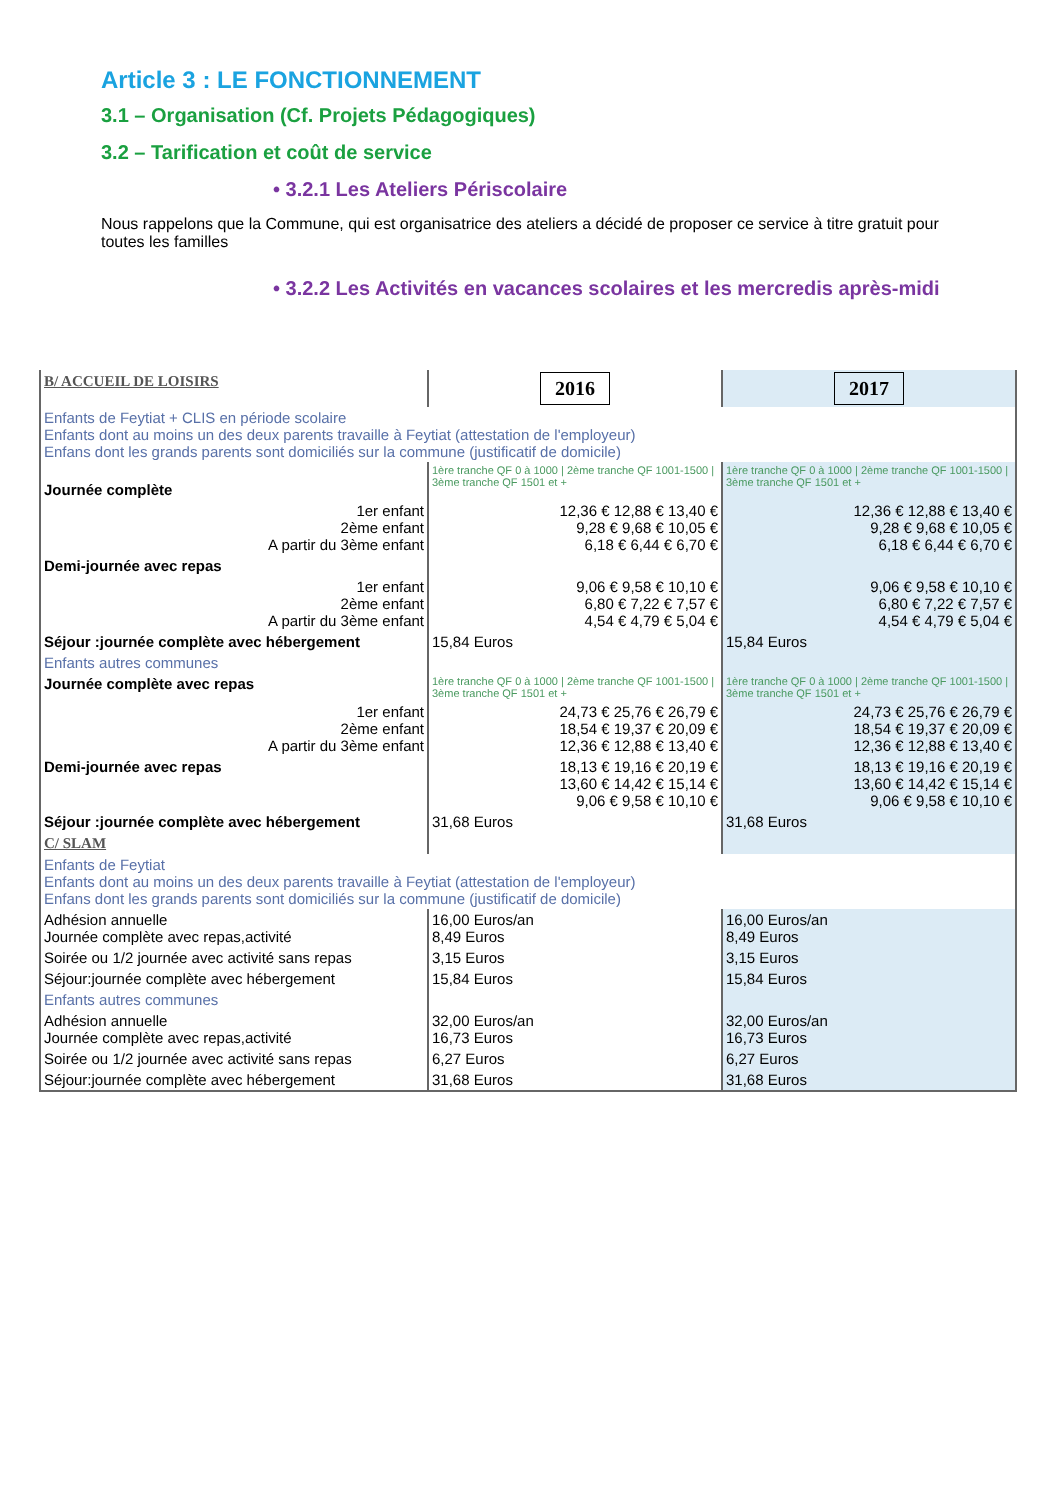Article 3 : LE FONCTIONNEMENT
3.1 – Organisation (Cf. Projets Pédagogiques)
3.2 – Tarification et coût de service
• 3.2.1 Les Ateliers Périscolaire
Nous rappelons que la Commune, qui est organisatrice des ateliers a décidé de proposer ce service à titre gratuit pour toutes les familles
• 3.2.2 Les Activités en vacances scolaires et les mercredis après-midi
| B/ ACCUEIL DE LOISIRS | 2016 | 2017 |
| Enfants de Feytiat + CLIS en période scolaire Enfants dont au moins un des deux parents travaille à Feytiat (attestation de l'employeur) Enfans dont les grands parents sont domiciliés sur la commune (justificatif de domicile) | | |
| Journée complète | 1ère tranche QF 0 à 1000 / 2ème tranche QF 1001-1500 / 3ème tranche QF 1501 et + | 1ère tranche QF 0 à 1000 / 2ème tranche QF 1001-1500 / 3ème tranche QF 1501 et + |
| 1er enfant 2ème enfant A partir du 3ème enfant | 12,36 € 12,88 € 13,40 € 9,28 € 9,68 € 10,05 € 6,18 € 6,44 € 6,70 € | 12,36 € 12,88 € 13,40 € 9,28 € 9,68 € 10,05 € 6,18 € 6,44 € 6,70 € |
| Demi-journée avec repas | | |
| 1er enfant 2ème enfant A partir du 3ème enfant | 9,06 € 9,58 € 10,10 € 6,80 € 7,22 € 7,57 € 4,54 € 4,79 € 5,04 € | 9,06 € 9,58 € 10,10 € 6,80 € 7,22 € 7,57 € 4,54 € 4,79 € 5,04 € |
| Séjour :journée complète avec hébergement | 15,84 Euros | 15,84 Euros |
| Enfants autres communes | | |
| Journée complète avec repas | 1ère tranche QF 0 à 1000 / 2ème tranche QF 1001-1500 / 3ème tranche QF 1501 et + | 1ère tranche QF 0 à 1000 / 2ème tranche QF 1001-1500 / 3ème tranche QF 1501 et + |
| 1er enfant 2ème enfant A partir du 3ème enfant | 24,73 € 25,76 € 26,79 € 18,54 € 19,37 € 20,09 € 12,36 € 12,88 € 13,40 € | 24,73 € 25,76 € 26,79 € 18,54 € 19,37 € 20,09 € 12,36 € 12,88 € 13,40 € |
| Demi-journée avec repas | 18,13 € 19,16 € 20,19 € 13,60 € 14,42 € 15,14 € 9,06 € 9,58 € 10,10 € | 18,13 € 19,16 € 20,19 € 13,60 € 14,42 € 15,14 € 9,06 € 9,58 € 10,10 € |
| Séjour :journée complète avec hébergement | 31,68 Euros | 31,68 Euros |
| C/ SLAM | | |
| Enfants de Feytiat Enfants dont au moins un des deux parents travaille à Feytiat (attestation de l'employeur) Enfans dont les grands parents sont domiciliés sur la commune (justificatif de domicile) | | |
| Adhésion annuelle Journée complète avec repas,activité | 16,00 Euros/an 8,49 Euros | 16,00 Euros/an 8,49 Euros |
| Soirée ou 1/2 journée avec activité sans repas | 3,15 Euros | 3,15 Euros |
| Séjour:journée complète avec hébergement | 15,84 Euros | 15,84 Euros |
| Enfants autres communes | | |
| Adhésion annuelle Journée complète avec repas,activité | 32,00 Euros/an 16,73 Euros | 32,00 Euros/an 16,73 Euros |
| Soirée ou 1/2 journée avec activité sans repas | 6,27 Euros | 6,27 Euros |
| Séjour:journée complète avec hébergement | 31,68 Euros | 31,68 Euros |